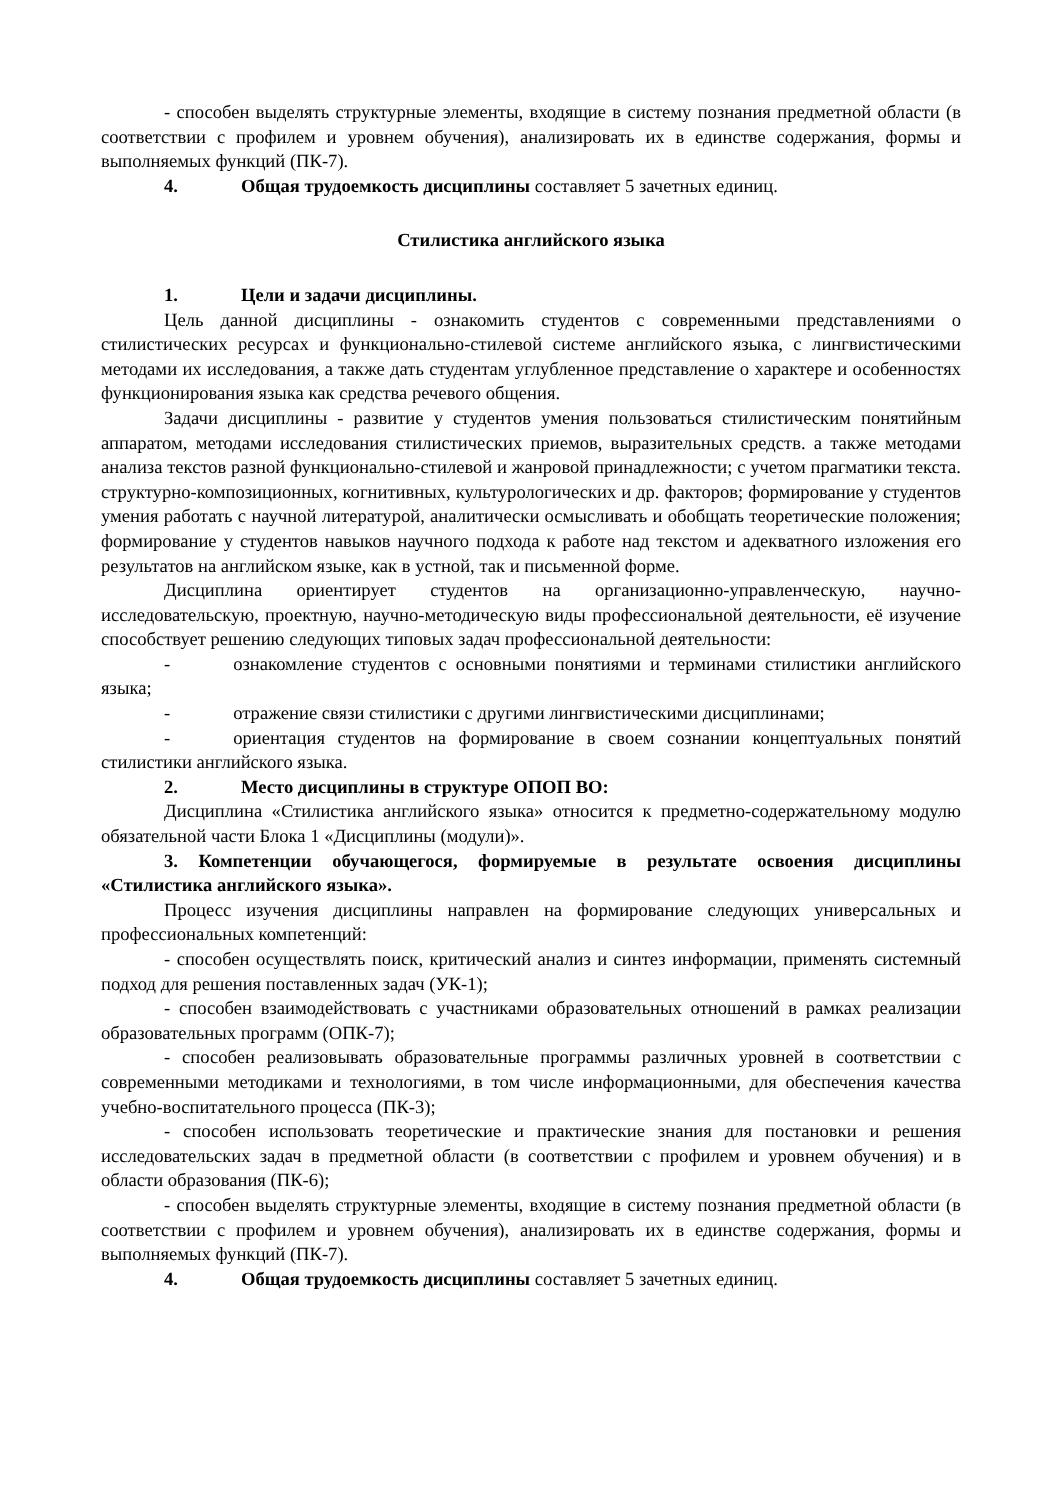- способен выделять структурные элементы, входящие в систему познания предметной области (в соответствии с профилем и уровнем обучения), анализировать их в единстве содержания, формы и выполняемых функций (ПК-7).
4. Общая трудоемкость дисциплины составляет 5 зачетных единиц.
Стилистика английского языка
1. Цели и задачи дисциплины.
Цель данной дисциплины - ознакомить студентов с современными представлениями о стилистических ресурсах и функционально-стилевой системе английского языка, с лингвистическими методами их исследования, а также дать студентам углубленное представление о характере и особенностях функционирования языка как средства речевого общения.
Задачи дисциплины - развитие у студентов умения пользоваться стилистическим понятийным аппаратом, методами исследования стилистических приемов, выразительных средств. а также методами анализа текстов разной функционально-стилевой и жанровой принадлежности; с учетом прагматики текста. структурно-композиционных, когнитивных, культурологических и др. факторов; формирование у студентов умения работать с научной литературой, аналитически осмысливать и обобщать теоретические положения; формирование у студентов навыков научного подхода к работе над текстом и адекватного изложения его результатов на английском языке, как в устной, так и письменной форме.
Дисциплина ориентирует студентов на организационно-управленческую, научно-исследовательскую, проектную, научно-методическую виды профессиональной деятельности, её изучение способствует решению следующих типовых задач профессиональной деятельности:
- ознакомление студентов с основными понятиями и терминами стилистики английского языка;
- отражение связи стилистики с другими лингвистическими дисциплинами;
- ориентация студентов на формирование в своем сознании концептуальных понятий стилистики английского языка.
2. Место дисциплины в структуре ОПОП ВО:
Дисциплина «Стилистика английского языка» относится к предметно-содержательному модулю обязательной части Блока 1 «Дисциплины (модули)».
3. Компетенции обучающегося, формируемые в результате освоения дисциплины «Стилистика английского языка».
Процесс изучения дисциплины направлен на формирование следующих универсальных и профессиональных компетенций:
- способен осуществлять поиск, критический анализ и синтез информации, применять системный подход для решения поставленных задач (УК-1);
- способен взаимодействовать с участниками образовательных отношений в рамках реализации образовательных программ (ОПК-7);
- способен реализовывать образовательные программы различных уровней в соответствии с современными методиками и технологиями, в том числе информационными, для обеспечения качества учебно-воспитательного процесса (ПК-3);
- способен использовать теоретические и практические знания для постановки и решения исследовательских задач в предметной области (в соответствии с профилем и уровнем обучения) и в области образования (ПК-6);
- способен выделять структурные элементы, входящие в систему познания предметной области (в соответствии с профилем и уровнем обучения), анализировать их в единстве содержания, формы и выполняемых функций (ПК-7).
4. Общая трудоемкость дисциплины составляет 5 зачетных единиц.